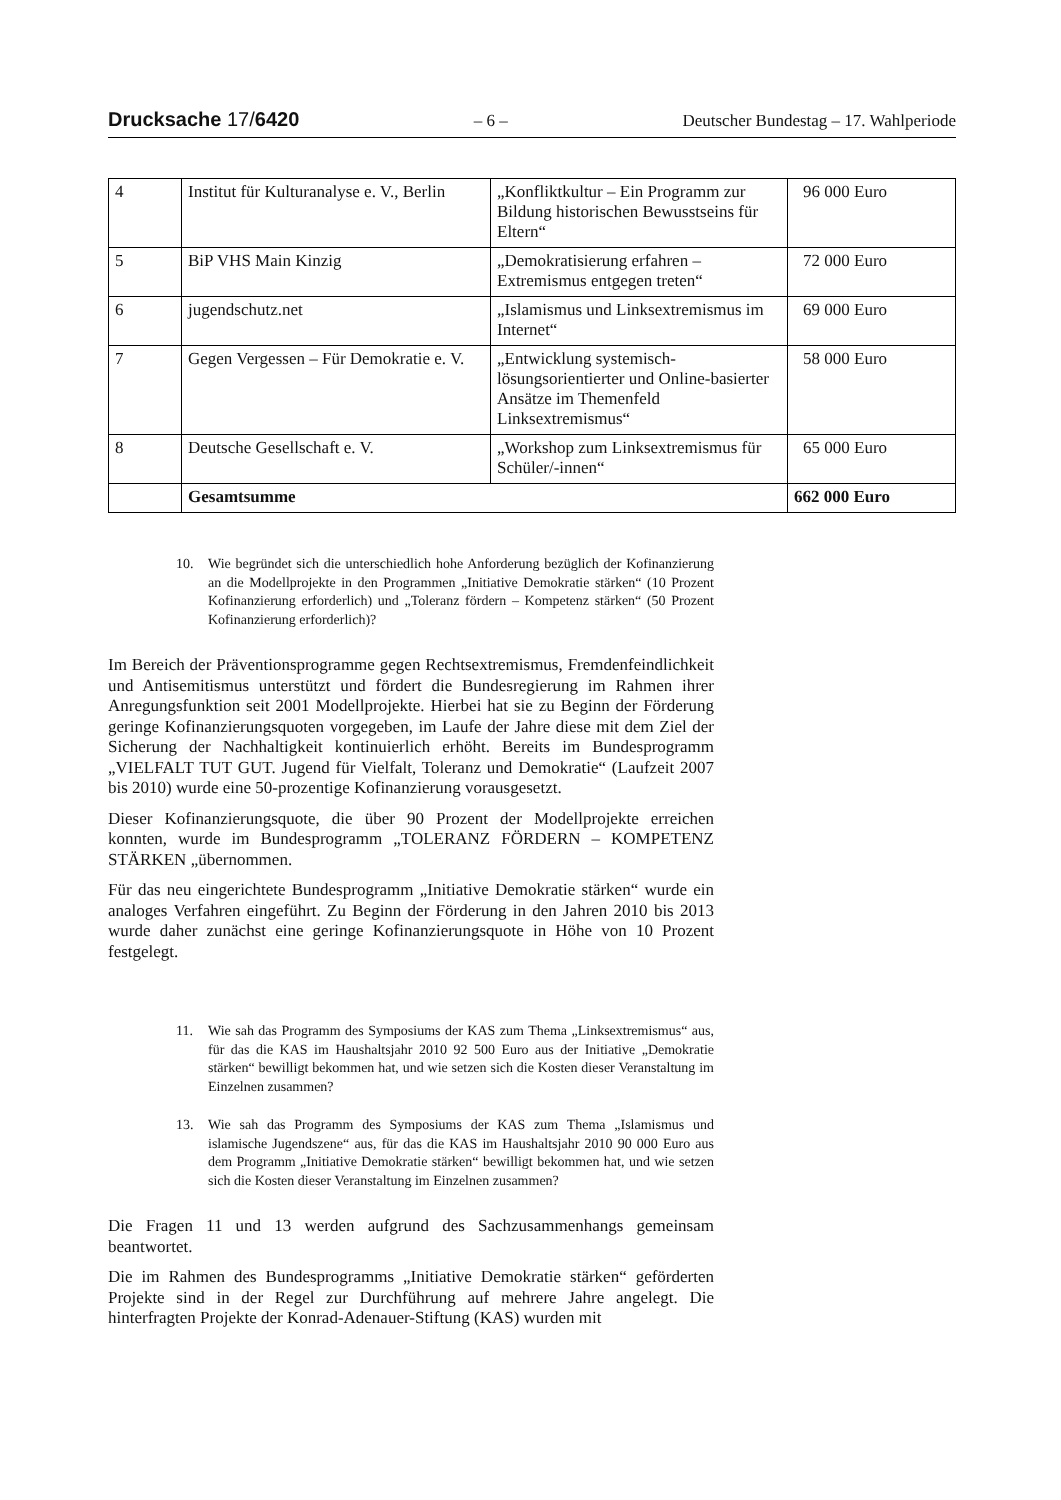Drucksache 17/6420 – 6 – Deutscher Bundestag – 17. Wahlperiode
| 4 | Institut für Kulturanalyse e. V., Berlin | „Konfliktkultur – Ein Programm zur Bildung historischen Bewusstseins für Eltern“ | 96 000 Euro |
| 5 | BiP VHS Main Kinzig | „Demokratisierung erfahren – Extremismus entgegen treten“ | 72 000 Euro |
| 6 | jugendschutz.net | „Islamismus und Linksextremismus im Internet“ | 69 000 Euro |
| 7 | Gegen Vergessen – Für Demokratie e. V. | „Entwicklung systemisch-lösungsorientierter und Online-basierter Ansätze im Themenfeld Linksextremismus“ | 58 000 Euro |
| 8 | Deutsche Gesellschaft e. V. | „Workshop zum Linksextremismus für Schüler/-innen“ | 65 000 Euro |
| | Gesamtsumme | | 662 000 Euro |
10. Wie begründet sich die unterschiedlich hohe Anforderung bezüglich der Kofinanzierung an die Modellprojekte in den Programmen „Initiative Demokratie stärken“ (10 Prozent Kofinanzierung erforderlich) und „Toleranz fördern – Kompetenz stärken“ (50 Prozent Kofinanzierung erforderlich)?
Im Bereich der Präventionsprogramme gegen Rechtsextremismus, Fremdenfeindlichkeit und Antisemitismus unterstützt und fördert die Bundesregierung im Rahmen ihrer Anregungsfunktion seit 2001 Modellprojekte. Hierbei hat sie zu Beginn der Förderung geringe Kofinanzierungsquoten vorgegeben, im Laufe der Jahre diese mit dem Ziel der Sicherung der Nachhaltigkeit kontinuierlich erhöht. Bereits im Bundesprogramm „VIELFALT TUT GUT. Jugend für Vielfalt, Toleranz und Demokratie“ (Laufzeit 2007 bis 2010) wurde eine 50-prozentige Kofinanzierung vorausgesetzt.
Dieser Kofinanzierungsquote, die über 90 Prozent der Modellprojekte erreichen konnten, wurde im Bundesprogramm „TOLERANZ FÖRDERN – KOMPETENZ STÄRKEN „übernommen.
Für das neu eingerichtete Bundesprogramm „Initiative Demokratie stärken“ wurde ein analoges Verfahren eingeführt. Zu Beginn der Förderung in den Jahren 2010 bis 2013 wurde daher zunächst eine geringe Kofinanzierungsquote in Höhe von 10 Prozent festgelegt.
11. Wie sah das Programm des Symposiums der KAS zum Thema „Linksextremismus“ aus, für das die KAS im Haushaltsjahr 2010 92 500 Euro aus der Initiative „Demokratie stärken“ bewilligt bekommen hat, und wie setzen sich die Kosten dieser Veranstaltung im Einzelnen zusammen?
13. Wie sah das Programm des Symposiums der KAS zum Thema „Islamismus und islamische Jugendszene“ aus, für das die KAS im Haushaltsjahr 2010 90 000 Euro aus dem Programm „Initiative Demokratie stärken“ bewilligt bekommen hat, und wie setzen sich die Kosten dieser Veranstaltung im Einzelnen zusammen?
Die Fragen 11 und 13 werden aufgrund des Sachzusammenhangs gemeinsam beantwortet.
Die im Rahmen des Bundesprogramms „Initiative Demokratie stärken“ geförderten Projekte sind in der Regel zur Durchführung auf mehrere Jahre angelegt. Die hinterfragten Projekte der Konrad-Adenauer-Stiftung (KAS) wurden mit